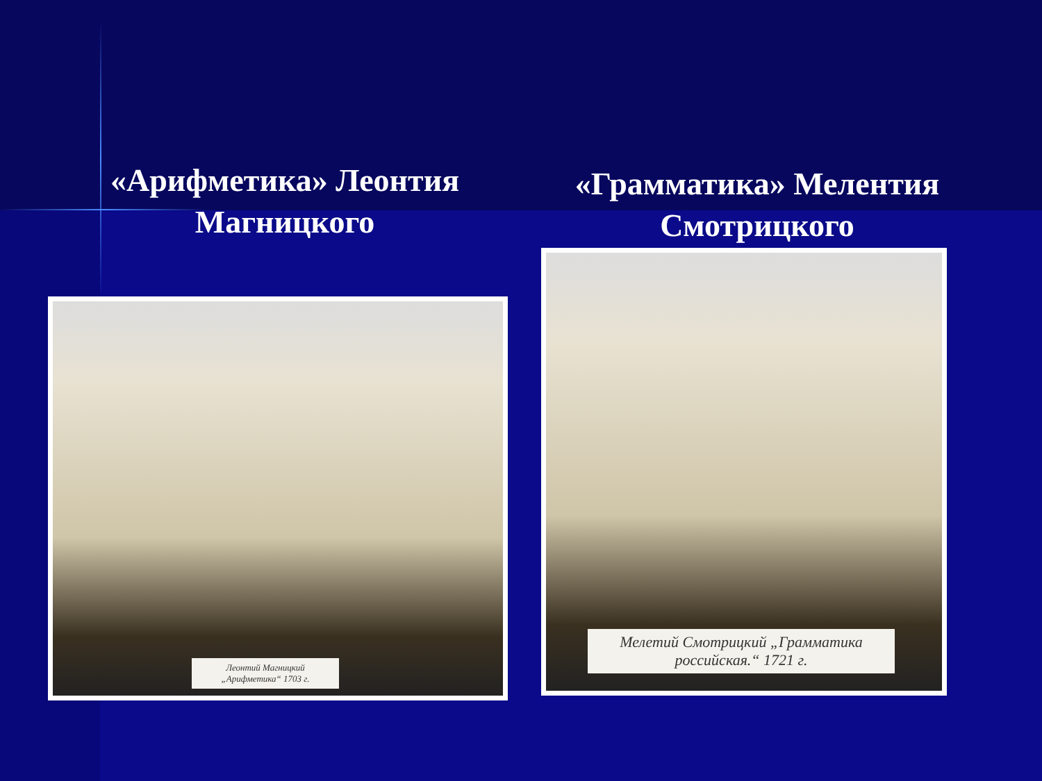«Арифметика» Леонтия Магницкого
«Грамматика» Мелентия Смотрицкого
Леонтий Магницкий „Арифметика“ 1703 г.
Мелетий Смотрицкий „Грамматика российская.“ 1721 г.